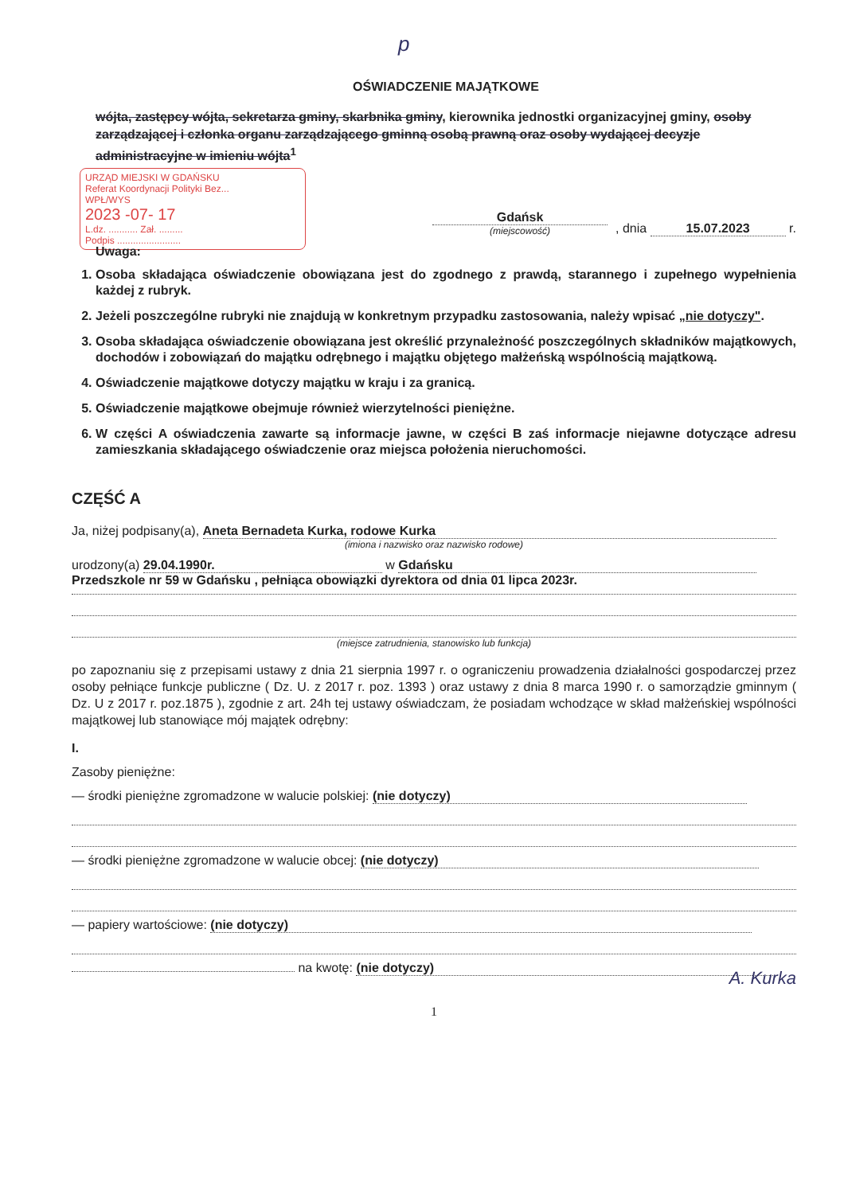p
OŚWIADCZENIE MAJĄTKOWE
wójta, zastępcy wójta, sekretarza gminy, skarbnika gminy, kierownika jednostki organizacyjnej gminy, osoby zarządzającej i członka organu zarządzającego gminną osobą prawną oraz osoby wydającej decyzje administracyjne w imieniu wójta<sup>1</sup>
URZĄD MIEJSKI W GDAŃSKU
Referat Koordynacji Polityki Bez...
WPŁ/WYS
2023 -07- 17
L.dz. ........... Zał. .........
Podpis ........................
Gdańsk
(miejscowość)
, dnia 15.07.2023 r.
Uwaga:
1. Osoba składająca oświadczenie obowiązana jest do zgodnego z prawdą, starannego i zupełnego wypełnienia każdej z rubryk.
2. Jeżeli poszczególne rubryki nie znajdują w konkretnym przypadku zastosowania, należy wpisać „nie dotyczy".
3. Osoba składająca oświadczenie obowiązana jest określić przynależność poszczególnych składników majątkowych, dochodów i zobowiązań do majątku odrębnego i majątku objętego małżeńską wspólnością majątkową.
4. Oświadczenie majątkowe dotyczy majątku w kraju i za granicą.
5. Oświadczenie majątkowe obejmuje również wierzytelności pieniężne.
6. W części A oświadczenia zawarte są informacje jawne, w części B zaś informacje niejawne dotyczące adresu zamieszkania składającego oświadczenie oraz miejsca położenia nieruchomości.
CZĘŚĆ A
Ja, niżej podpisany(a), Aneta Bernadeta Kurka, rodowe Kurka
(imiona i nazwisko oraz nazwisko rodowe)
urodzony(a) 29.04.1990r. w Gdańsku
Przedszkole nr 59 w Gdańsku , pełniąca obowiązki dyrektora od dnia 01 lipca 2023r.
(miejsce zatrudnienia, stanowisko lub funkcja)
po zapoznaniu się z przepisami ustawy z dnia 21 sierpnia 1997 r. o ograniczeniu prowadzenia działalności gospodarczej przez osoby pełniące funkcje publiczne ( Dz. U. z 2017 r. poz. 1393 ) oraz ustawy z dnia 8 marca 1990 r. o samorządzie gminnym ( Dz. U z 2017 r. poz.1875 ), zgodnie z art. 24h tej ustawy oświadczam, że posiadam wchodzące w skład małżeńskiej wspólności majątkowej lub stanowiące mój majątek odrębny:
I.
Zasoby pieniężne:
— środki pieniężne zgromadzone w walucie polskiej: (nie dotyczy)
— środki pieniężne zgromadzone w walucie obcej: (nie dotyczy)
— papiery wartościowe: (nie dotyczy)
na kwotę: (nie dotyczy)
A. Kurka
1